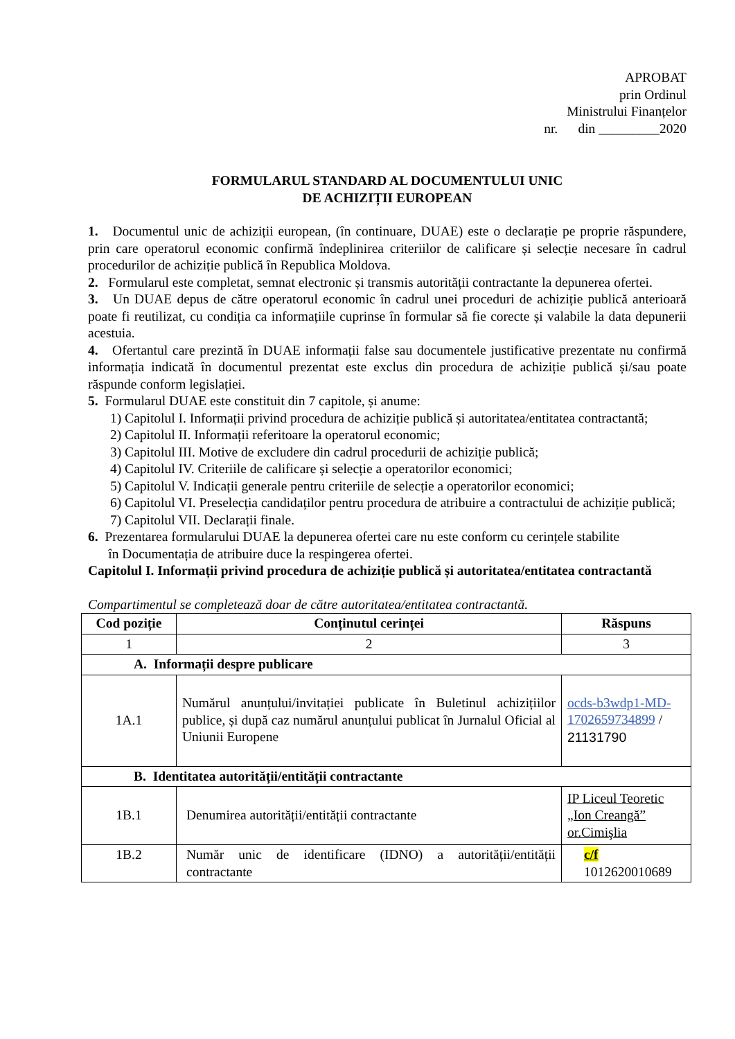APROBAT
prin Ordinul
Ministrului Finanțelor
nr. din _________2020
FORMULARUL STANDARD AL DOCUMENTULUI UNIC
DE ACHIZIȚII EUROPEAN
1. Documentul unic de achiziții european, (în continuare, DUAE) este o declarație pe proprie răspundere, prin care operatorul economic confirmă îndeplinirea criteriilor de calificare și selecție necesare în cadrul procedurilor de achiziție publică în Republica Moldova.
2. Formularul este completat, semnat electronic și transmis autorității contractante la depunerea ofertei.
3. Un DUAE depus de către operatorul economic în cadrul unei proceduri de achiziție publică anterioară poate fi reutilizat, cu condiția ca informațiile cuprinse în formular să fie corecte și valabile la data depunerii acestuia.
4. Ofertantul care prezintă în DUAE informații false sau documentele justificative prezentate nu confirmă informația indicată în documentul prezentat este exclus din procedura de achiziție publică și/sau poate răspunde conform legislației.
5. Formularul DUAE este constituit din 7 capitole, și anume:
1) Capitolul I. Informații privind procedura de achiziție publică și autoritatea/entitatea contractantă;
2) Capitolul II. Informații referitoare la operatorul economic;
3) Capitolul III. Motive de excludere din cadrul procedurii de achiziție publică;
4) Capitolul IV. Criteriile de calificare și selecție a operatorilor economici;
5) Capitolul V. Indicații generale pentru criteriile de selecție a operatorilor economici;
6) Capitolul VI. Preselecția candidaților pentru procedura de atribuire a contractului de achiziție publică;
7) Capitolul VII. Declarații finale.
6. Prezentarea formularului DUAE la depunerea ofertei care nu este conform cu cerințele stabilite
în Documentația de atribuire duce la respingerea ofertei.
Capitolul I. Informații privind procedura de achiziție publică și autoritatea/entitatea contractantă
Compartimentul se completează doar de către autoritatea/entitatea contractantă.
| Cod poziție | Conținutul cerinței | Răspuns |
| --- | --- | --- |
| 1 | 2 | 3 |
| A. Informații despre publicare | | |
| 1A.1 | Numărul anunțului/invitației publicate în Buletinul achizițiilor publice, și după caz numărul anunțului publicat în Jurnalul Oficial al Uniunii Europene | ocds-b3wdp1-MD-1702659734899 / 21131790 |
| B. Identitatea autorității/entității contractante | | |
| 1B.1 | Denumirea autorității/entității contractante | IP Liceul Teoretic „Ion Creangă” or.Cimişlia |
| 1B.2 | Număr unic de identificare (IDNO) a autorității/entității contractante | c/f 1012620010689 |